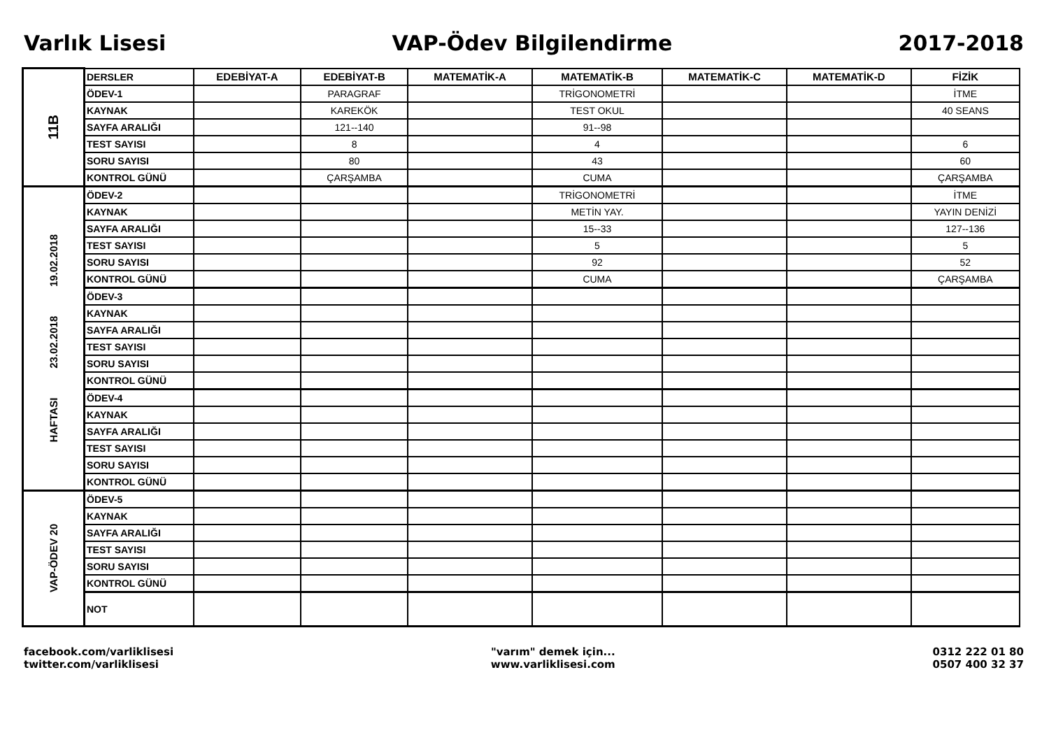Varlık Lisesi VAP-Ödev Bilgilendirme 2017-2018
| 11B | DERSLER | EDEBİYAT-A | EDEBİYAT-B | MATEMATİK-A | MATEMATİK-B | MATEMATİK-C | MATEMATİK-D | FİZİK |
| | ÖDEV-1 | | PARAGRAF | | TRİGONOMETRİ | | | İTME |
| | KAYNAK | | KAREKÖK | | TEST OKUL | | | 40 SEANS |
| | SAYFA ARALIĞI | | 121--140 | | 91--98 | | | |
| | TEST SAYISI | | 8 | | 4 | | | 6 |
| | SORU SAYISI | | 80 | | 43 | | | 60 |
| | KONTROL GÜNÜ | | ÇARŞAMBA | | CUMA | | | ÇARŞAMBA |
| HAFTASI 23.02.2018 19.02.2018 | ÖDEV-2 | | | | TRİGONOMETRİ | | | İTME |
| | KAYNAK | | | | METİN YAY. | | | YAYIN DENİZİ |
| | SAYFA ARALIĞI | | | | 15--33 | | | 127--136 |
| | TEST SAYISI | | | | 5 | | | 5 |
| | SORU SAYISI | | | | 92 | | | 52 |
| | KONTROL GÜNÜ | | | | CUMA | | | ÇARŞAMBA |
| | ÖDEV-3 | | | | | | | |
| | KAYNAK | | | | | | | |
| | SAYFA ARALIĞI | | | | | | | |
| | TEST SAYISI | | | | | | | |
| | SORU SAYISI | | | | | | | |
| | KONTROL GÜNÜ | | | | | | | |
| | ÖDEV-4 | | | | | | | |
| | KAYNAK | | | | | | | |
| | SAYFA ARALIĞI | | | | | | | |
| | TEST SAYISI | | | | | | | |
| | SORU SAYISI | | | | | | | |
| | KONTROL GÜNÜ | | | | | | | |
| VAP-ÖDEV 20 | ÖDEV-5 | | | | | | | |
| | KAYNAK | | | | | | | |
| | SAYFA ARALIĞI | | | | | | | |
| | TEST SAYISI | | | | | | | |
| | SORU SAYISI | | | | | | | |
| | KONTROL GÜNÜ | | | | | | | |
| | NOT | | | | | | | |
facebook.com/varliklisesi
twitter.com/varliklisesi
"varım" demek için...
www.varliklisesi.com
0312 222 01 80
0507 400 32 37